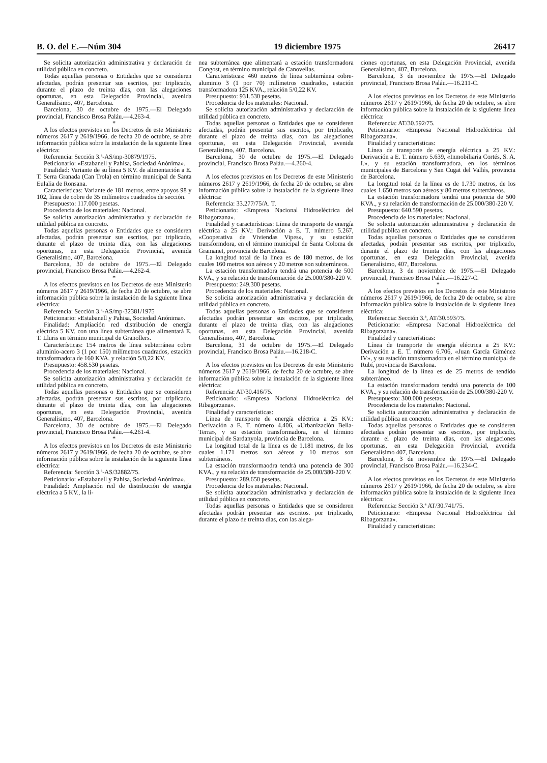B. O. del E.—Núm 304 19 diciembre 1975 26417
Se solicita autorización administrativa y declaración de utilidad pública en concreto.
Todas aquellas personas o Entidades que se consideren afectadas, podrán presentar sus escritos, por triplicado, durante el plazo de treinta días, con las alegaciones oportunas, en esta Delegación Provincial, avenida Generalísimo, 407, Barcelona.
Barcelona, 30 de octubre de 1975.—El Delegado provincial, Francisco Brosa Paláu.—4.263-4.
*
A los efectos previstos en los Decretos de este Ministerio números 2617 y 2619/1966, de fecha 20 de octubre, se abre información pública sobre la instalación de la siguiente línea eléctrica:
Referencia: Sección 3.ª-AS/mp-30879/1975.
Peticionario: «Estabanell y Pahisa, Sociedad Anónima».
Finalidad: Variante de su línea 5 KV. de alimentación a E. T. Serra Granada (Can Trola) en término municipal de Santa Eulalia de Ronsana.
Características: Variante de 181 metros, entre apoyos 98 y 102, línea de cobre de 35 milímetros cuadrados de sección.
Presupuesto: 117.000 pesetas.
Procedencia de los materiales: Nacional.
Se solicita autorización administrativa y declaración de utilidad pública en concreto.
Todas aquellas personas o Entidades que se consideren afectadas, podrán presentar sus escritos, por triplicado, durante el plazo de treinta días, con las alegaciones oportunas, en esta Delegación Provincial, avenida Generalísimo, 407, Barcelona.
Barcelona, 30 de octubre de 1975.—El Delegado provincial, Francisco Brosa Paláu.—4.262-4.
*
A los efectos previstos en los Decretos de este Ministerio números 2617 y 2619/1966, de fecha 20 de octubre, se abre información pública sobre la instalación de la siguiente línea eléctrica:
Referencia: Sección 3.ª-AS/mp-32381/1975
Peticionario: «Estabanell y Pahisa, Sociedad Anónima».
Finalidad: Ampliación red distribución de energía eléctrica 5 KV. con una línea subterránea que alimentará E. T. Lluris en término municipal de Granollers.
Características: 154 metros de línea subterránea cobre aluminio-acero 3 (1 por 150) milímetros cuadrados, estación transformadora de 160 KVA. y relación 5/0,22 KV.
Presupuesto: 458.530 pesetas.
Procedencia de los materiales: Nacional.
Se solicita autorización administrativa y declaración de utilidad pública en concreto.
Todas aquellas personas o Entidades que se consideren afectadas, podrán presentar sus escritos, por triplicado, durante el plazo de treinta días, con las alegaciones oportunas, en esta Delegación Provincial, avenida Generalísimo, 407, Barcelona.
Barcelona, 30 de octubre de 1975.—El Delegado provincial, Francisco Brosa Paláu.—4.261-4.
*
A los efectos previstos en los Decretos de este Ministerio números 2617 y 2619/1966, de fecha 20 de octubre, se abre información pública sobre la instalación de la siguiente línea eléctrica:
Referencia: Sección 3.ª-AS/32882/75.
Peticionario: «Estabanell y Pahisa, Sociedad Anónima».
Finalidad: Ampliación red de distribución de energía eléctrica a 5 KV., la lí-
nea subterránea que alimentará a estación transformadora Congost, en término municipal de Canovellas.
Características: 460 metros de línea subterránea cobre-aluminio 3 (1 por 70) milímetros cuadrados, estación transformadora 125 KVA., relación 5/0,22 KV.
Presupuesto: 931.530 pesetas.
Procedencia de los materiales: Nacional.
Se solicita autorización administrativa y declaración de utilidad pública en concreto.
Todas aquellas personas o Entidades que se consideren afectadas, podrán presentar sus escritos, por triplicado, durante el plazo de treinta días, con las alegaciones oportunas, en esta Delegación Provincial, avenida Generalísimo, 407, Barcelona.
Barcelona, 30 de octubre de 1975.—El Delegado provincial, Francisco Brosa Paláu.—4.260-4.
*
A los efectos previstos en los Decretos de este Ministerio números 2617 y 2619/1966, de fecha 20 de octubre, se abre información pública sobre la instalación de la siguiente línea eléctrica:
Referencia: 33.277/75/A. T.
Peticionario: «Empresa Nacional Hidroeléctrica del Ribagorzana».
Finalidad y características: Línea de transporte de energía eléctrica a 25 KV.: Derivación a E. T. número 5.267, «Cooperativa de Viviendas Vipes», y su estación transformdora, en el término municipal de Santa Coloma de Gramanet, provincia de Barcelona.
La longitud total de la línea es de 180 metros, de los cuales 160 metros son aéreos y 20 metros son subterráneos.
La estación transformadora tendrá una potencia de 500 KVA., y su relación de transformación de 25.000/380-220 V.
Presupuesto: 249.300 pesetas.
Procedencia de los materiales: Nacional.
Se solicita autorización administrativa y declaración de utilidad pública en concreto.
Todas aquellas personas o Entidades que se consideren afectadas podrán presentar sus escritos, por triplicado, durante el plazo de treinta días, con las alegaciones oportunas, en esta Delegación Provincial, avenida Generalísimo, 407, Barcelona.
Barcelona, 31 de octubre de 1975.—El Delegado provincial, Francisco Brosa Paláu.—16.218-C.
*
A los efectos previstos en los Decretos de este Ministerio números 2617 y 2619/1966, de fecha 20 de octubre, se abre información pública sobre la instalación de la siguiente línea eléctrica:
Referencia: AT/30.416/75.
Peticionario: «Empresa Nacional Hidroeléctrica del Ribagorzana».
Finalidad y características:
Línea de transporte de energía eléctrica a 25 KV.: Derivación a E. T. número 4.406, «Urbanización Bella-Terra», y su estación transformadora, en el término municipal de Sardanyola, provincia de Barcelona.
La longitud total de la línea es de 1.181 metros, de los cuales 1.171 metros son aéreos y 10 metros son subterráneos.
La estación transformaodra tendrá una potencia de 300 KVA., y su relación de transformación de 25.000/380-220 V.
Presupuesto: 289.650 pesetas.
Procedencia de los materiales: Nacional.
Se solicita autorización administrativa y declaración de utilidad pública en concreto.
Todas aquellas personas o Entidades que se consideren afectadas podrán presentar sus escritos. por triplicado, durante el plazo de treinta días, con las alega-
ciones oportunas, en esta Delegación Provincial, avenida Generalísimo, 407, Barcelona.
Barcelona, 3 de noviembre de 1975.—El Delegado provincial, Francisco Brosa Paláu.—16.211-C.
*
A los efectos previstos en los Decretos de este Ministerio números 2617 y 2619/1966, de fecha 20 de octubre, se abre información pública sobre la instalación de la siguiente línea eléctrica:
Referencia: AT/30.592/75.
Peticionario: «Empresa Nacional Hidroeléctrica del Ribagorzana».
Finalidad y características:
Línea de transporte de energía eléctrica a 25 KV.: Derivación a E. T. número 5.639, «Inmobiliaria Cortés, S. A. I.», y su estación transformadora, en los términos municipales de Barcelona y San Cugat del Vallés, provincia de Barcelona.
La longitud total de la línea es de 1.730 metros, de los cuales 1.650 metros son aéreos y 80 metros subterráneos.
La estación transformadora tendrá una potencia de 500 KVA., y su relación de transformación de 25.000/380-220 V.
Presupuesto: 640.590 pesetas.
Procedencia de los materiales: Nacional.
Se solicita autorización administrativa y declaración de utilidad pubilca en concreto.
Todas aquellas personas o Entidades que se consideren afectadas, podrán presentar sus escritos, por triplicado, durante el plazo de treinta días, con las alegaciones oportunas, en esta Delegación Provincial, avenida Generalísimo, 407, Barcelona.
Barcelona, 3 de noviembre de 1975.—El Delegado provincial, Francisco Brosa Paláu.—16.227-C.
*
A los efectos previstos en los Decretos de este Ministerio números 2617 y 2619/1966, de fecha 20 de octubre, se abre información pública sobre la instalación de la siguiente línea eléctrica:
Referencia: Sección 3.ª, AT/30.593/75.
Peticionario: «Empresa Nacional Hidroeléctrica del Ribagorzana».
Finalidad y características:
Línea de transporte de energía eléctrica a 25 KV.: Derivación a E. T. número 6.706, «Juan García Giménez IV», y su estación transformadora en el término municipal de Rubí, provincia de Barcelona.
La longitud de la línea es de 25 metros de tendido subterráneo.
La estación transformadora tendrá una potencia de 100 KVA., y su relación de transformación de 25.000/380-220 V.
Presupuesto: 300.000 pesetas.
Procedencia de los materiales: Nacional.
Se solicita autorización administrativa y declaración de utilidad pública en concreto.
Todas aquellas personas o Entidades que se consideren afectadas podrán presentar sus escritos, por triplicado, durante el plazo de treinta días, con las alegaciones oportunas, en esta Delegación Provincial, avenida Generalísimo 407, Barcelona.
Barcelona, 3 de noviembre de 1975.—El Delegado provincial, Francisco Brosa Paláu.—16.234-C.
*
A los efectos previstos en los Decretos de este Ministerio números 2617 y 2619/1966, de fecha 20 de octubre, se abre información pública sobre la instalación de la siguiente línea eléctrica:
Referencia: Sección 3.ª AT/30.741/75.
Peticionario: «Empresa Nacional Hidroeléctrica del Ribagorzana».
Finalidad y características: